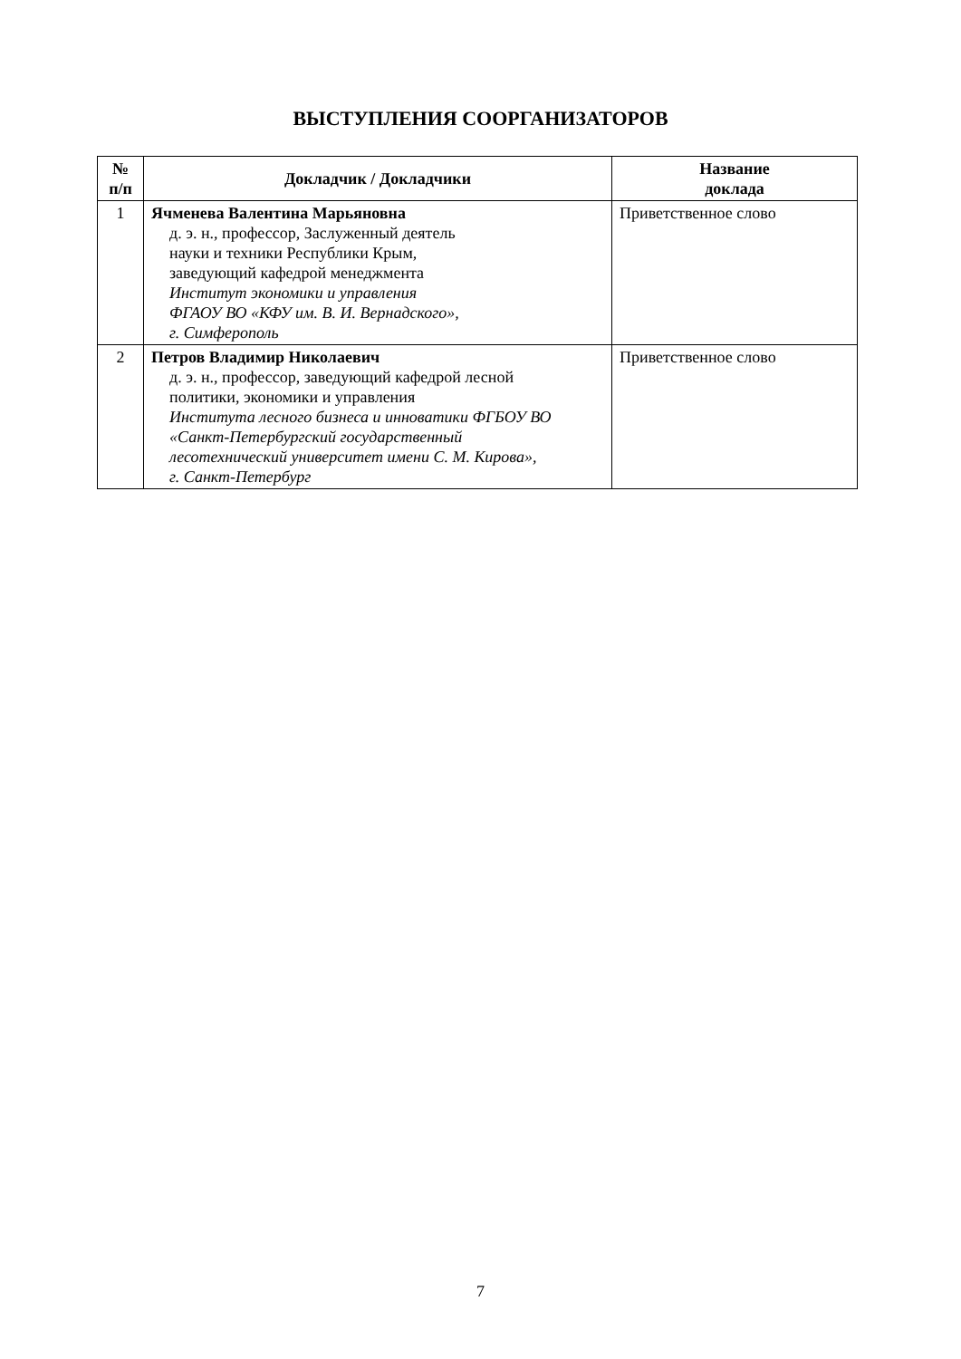ВЫСТУПЛЕНИЯ СООРГАНИЗАТОРОВ
| № п/п | Докладчик / Докладчики | Название доклада |
| --- | --- | --- |
| 1 | Ячменева Валентина Марьяновна д. э. н., профессор, Заслуженный деятель науки и техники Республики Крым, заведующий кафедрой менеджмента Институт экономики и управления ФГАОУ ВО «КФУ им. В. И. Вернадского», г. Симферополь | Приветственное слово |
| 2 | Петров Владимир Николаевич д. э. н., профессор, заведующий кафедрой лесной политики, экономики и управления Института лесного бизнеса и инноватики ФГБОУ ВО «Санкт-Петербургский государственный лесотехнический университет имени С. М. Кирова», г. Санкт-Петербург | Приветственное слово |
7